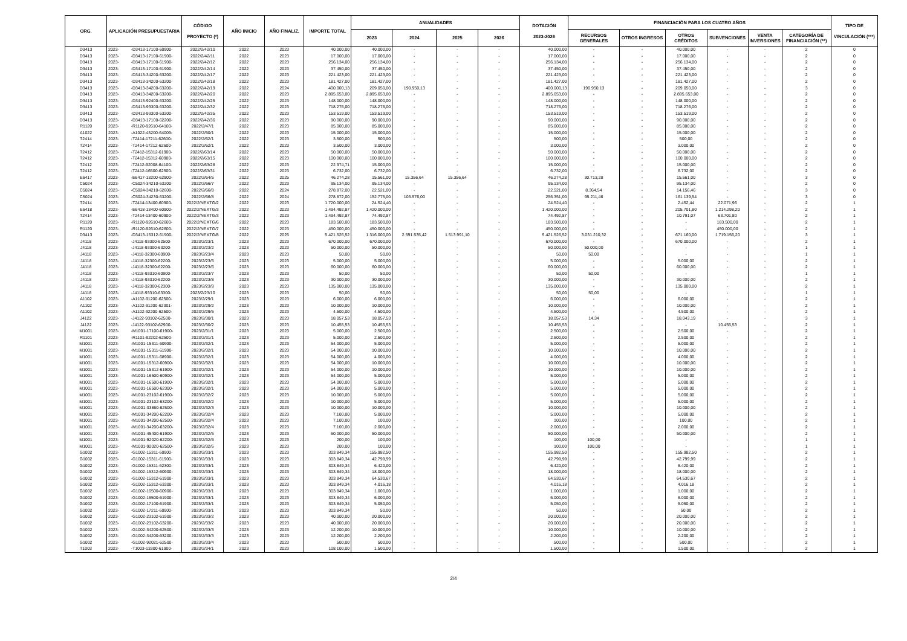| ORG. | APLICACIÓN PRESUPUESTARIA | | CÓDIGO PROYECTO (*) | AÑO INICIO | AÑO FINALIZ. | IMPORTE TOTAL | ANUALIDADES | | | | DOTACIÓN 2023-2026 | FINANCIACIÓN PARA LOS CUATRO AÑOS | | | | | | TIPO DE VINCULACIÓN (***) |
| --- | --- | --- | --- | --- | --- | --- | --- | --- | --- | --- | --- | --- | --- | --- | --- | --- | --- | --- |
| | | | | | | | 2023 | 2024 | 2025 | 2026 | | RECURSOS GENERALES | OTROS INGRESOS | OTROS CRÉDITOS | SUBVENCIONES | VENTA INVERSIONES | CATEGORÍA DE FINANCIACIÓN (**) | |
| D3413 | 2023- | -D3413-17100-60900- | 2022/2/42/10 | 2022 | 2023 | 40.000,00 | 40.000,00 | - | - | - | 40.000,00 | - | - | 40.000,00 | - | - | 2 | 0 |
| D3413 | 2023- | -D3413-17100-61900- | 2022/2/42/11 | 2022 | 2023 | 17.000,00 | 17.000,00 | - | - | - | 17.000,00 | - | - | 17.000,00 | - | - | 2 | 0 |
| D3413 | 2023- | -D3413-17100-61900- | 2022/2/42/12 | 2022 | 2023 | 256.134,00 | 256.134,00 | - | - | - | 256.134,00 | - | - | 256.134,00 | - | - | 2 | 0 |
| D3413 | 2023- | -D3413-17100-61900- | 2022/2/42/14 | 2022 | 2023 | 37.450,00 | 37.450,00 | - | - | - | 37.450,00 | - | - | 37.450,00 | - | - | 2 | 0 |
| D3413 | 2023- | -D3413-34200-63200- | 2022/2/42/17 | 2022 | 2023 | 221.423,00 | 221.423,00 | - | - | - | 221.423,00 | - | - | 221.423,00 | - | - | 2 | 0 |
| D3413 | 2023- | -D3413-34200-63200- | 2022/2/42/18 | 2022 | 2023 | 181.427,00 | 181.427,00 | - | - | - | 181.427,00 | - | - | 181.427,00 | - | - | 2 | 0 |
| D3413 | 2023- | -D3413-34200-63200- | 2022/2/42/19 | 2022 | 2024 | 400.000,13 | 209.050,00 | 190.950,13 | - | - | 400.000,13 | 190.950,13 | - | 209.050,00 | - | - | 3 | 0 |
| D3413 | 2023- | -D3413-34200-63200- | 2022/2/42/20 | 2022 | 2023 | 2.895.653,00 | 2.895.653,00 | - | - | - | 2.895.653,00 | - | - | 2.895.653,00 | - | - | 2 | 0 |
| D3413 | 2023- | -D3413-92400-63200- | 2022/2/42/25 | 2022 | 2023 | 148.000,00 | 148.000,00 | - | - | - | 148.000,00 | - | - | 148.000,00 | - | - | 2 | 0 |
| D3413 | 2023- | -D3413-93300-63200- | 2022/2/42/32 | 2022 | 2023 | 718.276,00 | 718.276,00 | - | - | - | 718.276,00 | - | - | 718.276,00 | - | - | 2 | 0 |
| D3413 | 2023- | -D3413-93300-63200- | 2022/2/42/35 | 2022 | 2023 | 153.519,00 | 153.519,00 | - | - | - | 153.519,00 | - | - | 153.519,00 | - | - | 2 | 0 |
| D3413 | 2023- | -D3413-17100-62200- | 2022/2/42/36 | 2022 | 2023 | 90.000,00 | 90.000,00 | - | - | - | 90.000,00 | - | - | 90.000,00 | - | - | 2 | 0 |
| R1120 | 2023- | -R1120-92610-64100- | 2022/2/47/1 | 2022 | 2023 | 85.000,00 | 85.000,00 | - | - | - | 85.000,00 | - | - | 85.000,00 | - | - | 2 | 0 |
| A1022 | 2023- | -A1022-43200-64009- | 2022/2/50/1 | 2022 | 2023 | 15.000,00 | 15.000,00 | - | - | - | 15.000,00 | - | - | 15.000,00 | - | - | 2 | 0 |
| T2414 | 2023- | -T2414-17211-62600- | 2022/2/62/1 | 2022 | 2023 | 3.500,00 | 500,00 | - | - | - | 500,00 | - | - | 500,00 | - | - | 2 | 0 |
| T2414 | 2023- | -T2414-17212-62600- | 2022/2/62/1 | 2022 | 2023 | 3.500,00 | 3.000,00 | - | - | - | 3.000,00 | - | - | 3.000,00 | - | - | 2 | 0 |
| T2412 | 2023- | -T2412-15312-61900- | 2022/2/63/14 | 2022 | 2023 | 50.000,00 | 50.000,00 | - | - | - | 50.000,00 | - | - | 50.000,00 | - | - | 2 | 0 |
| T2412 | 2023- | -T2412-15312-60900- | 2022/2/63/15 | 2022 | 2023 | 100.000,00 | 100.000,00 | - | - | - | 100.000,00 | - | - | 100.000,00 | - | - | 2 | 0 |
| T2412 | 2023- | -T2412-92008-64100- | 2022/2/63/28 | 2022 | 2023 | 22.974,71 | 15.000,00 | - | - | - | 15.000,00 | - | - | 15.000,00 | - | - | 2 | 0 |
| T2412 | 2023- | -T2412-16500-62500- | 2022/2/63/31 | 2022 | 2023 | 6.732,00 | 6.732,00 | - | - | - | 6.732,00 | - | - | 6.732,00 | - | - | 2 | 0 |
| E6417 | 2023- | -E6417-13200-62900- | 2022/2/64/5 | 2022 | 2025 | 46.274,28 | 15.561,00 | 15.356,64 | 15.356,64 | - | 46.274,28 | 30.713,28 | - | 15.561,00 | - | - | 3 | 0 |
| C5024 | 2023- | -C5024-34210-63200- | 2022/2/66/7 | 2022 | 2023 | 95.134,00 | 95.134,00 | - | - | - | 95.134,00 | - | - | 95.134,00 | - | - | 2 | 0 |
| C5024 | 2023- | -C5024-34210-62600- | 2022/2/66/8 | 2022 | 2024 | 278.872,00 | 22.521,00 | - | - | - | 22.521,00 | 8.364,54 | - | 14.156,46 | - | - | 3 | 0 |
| C5024 | 2023- | -C5024-34230-63200- | 2022/2/66/8 | 2022 | 2024 | 278.872,00 | 152.775,00 | 103.576,00 | - | - | 256.351,00 | 95.211,46 | - | 161.139,54 | - | - | 3 | 0 |
| T2414 | 2023- | -T2414-13400-60900- | 2022/2/NEXTG/2 | 2022 | 2023 | 1.720.000,00 | 24.524,40 | - | - | - | 24.524,40 | - | - | 2.452,44 | 22.071,96 | - | 2 | 1 |
| E6418 | 2023- | -E6418-13400-60900- | 2022/2/NEXTG/3 | 2022 | 2023 | 1.494.492,87 | 1.420.000,00 | - | - | - | 1.420.000,00 | - | - | 205.701,80 | 1.214.298,20 | - | 2 | 1 |
| T2414 | 2023- | -T2414-13400-60900- | 2022/2/NEXTG/3 | 2022 | 2023 | 1.494.492,87 | 74.492,87 | - | - | - | 74.492,87 | - | - | 10.791,07 | 63.701,80 | - | 2 | 1 |
| R1120 | 2023- | -R1120-92610-62600- | 2022/2/NEXTG/6 | 2022 | 2023 | 183.500,00 | 183.500,00 | - | - | - | 183.500,00 | - | - | - | 183.500,00 | - | 2 | 1 |
| R1120 | 2023- | -R1120-92610-62600- | 2022/2/NEXTG/7 | 2022 | 2023 | 450.000,00 | 450.000,00 | - | - | - | 450.000,00 | - | - | - | 450.000,00 | - | 2 | 1 |
| D3413 | 2023- | -D3413-15312-61900- | 2022/2/NEXTG/8 | 2022 | 2025 | 5.421.526,52 | 1.316.000,00 | 2.591.535,42 | 1.513.991,10 | - | 5.421.526,52 | 3.031.210,32 | - | 671.160,00 | 1.719.156,20 | - | 3 | 1 |
| J4118 | 2023- | -J4118-93300-62500- | 2023/2/23/1 | 2023 | 2023 | 670.000,00 | 670.000,00 | - | - | - | 670.000,00 | - | - | 670.000,00 | - | - | 2 | 1 |
| J4118 | 2023- | -J4118-93300-63200- | 2023/2/23/2 | 2023 | 2023 | 50.000,00 | 50.000,00 | - | - | - | 50.000,00 | 50.000,00 | - | - | - | - | 1 | 1 |
| J4118 | 2023- | -J4118-32300-60900- | 2023/2/23/4 | 2023 | 2023 | 50,00 | 50,00 | - | - | - | 50,00 | 50,00 | - | - | - | - | 1 | 1 |
| J4118 | 2023- | -J4118-32300-62200- | 2023/2/23/5 | 2023 | 2023 | 5.000,00 | 5.000,00 | - | - | - | 5.000,00 | - | - | 5.000,00 | - | - | 2 | 1 |
| J4118 | 2023- | -J4118-32300-62200- | 2023/2/23/6 | 2023 | 2023 | 60.000,00 | 60.000,00 | - | - | - | 60.000,00 | - | - | 60.000,00 | - | - | 2 | 1 |
| J4118 | 2023- | -J4118-93310-60900- | 2023/2/23/7 | 2023 | 2023 | 50,00 | 50,00 | - | - | - | 50,00 | 50,00 | - | - | - | - | 1 | 1 |
| J4118 | 2023- | -J4118-93310-62200- | 2023/2/23/8 | 2023 | 2023 | 30.000,00 | 30.000,00 | - | - | - | 30.000,00 | - | - | 30.000,00 | - | - | 2 | 1 |
| J4118 | 2023- | -J4118-32300-62300- | 2023/2/23/9 | 2023 | 2023 | 135.000,00 | 135.000,00 | - | - | - | 135.000,00 | - | - | 135.000,00 | - | - | 2 | 1 |
| J4118 | 2023- | -J4118-93310-63300- | 2023/2/23/10 | 2023 | 2023 | 50,00 | 50,00 | - | - | - | 50,00 | 50,00 | - | - | - | - | 1 | 1 |
| A1102 | 2023- | -A1102-91200-62500- | 2023/2/29/1 | 2023 | 2023 | 6.000,00 | 6.000,00 | - | - | - | 6.000,00 | - | - | 6.000,00 | - | - | 2 | 1 |
| A1102 | 2023- | -A1102-91200-62301- | 2023/2/29/2 | 2023 | 2023 | 10.000,00 | 10.000,00 | - | - | - | 10.000,00 | - | - | 10.000,00 | - | - | 2 | 1 |
| A1102 | 2023- | -A1102-92200-62500- | 2023/2/29/5 | 2023 | 2023 | 4.500,00 | 4.500,00 | - | - | - | 4.500,00 | - | - | 4.500,00 | - | - | 2 | 1 |
| J4122 | 2023- | -J4122-93102-62500- | 2023/2/30/1 | 2023 | 2023 | 18.057,53 | 18.057,53 | - | - | - | 18.057,53 | 14,34 | - | 18.043,19 | - | - | 3 | 1 |
| J4122 | 2023- | -J4122-93102-62900- | 2023/2/30/2 | 2023 | 2023 | 10.455,53 | 10.455,53 | - | - | - | 10.455,53 | - | - | - | 10.455,53 | - | 2 | 1 |
| M1001 | 2023- | -M1001-17100-61900- | 2023/2/31/1 | 2023 | 2023 | 5.000,00 | 2.500,00 | - | - | - | 2.500,00 | - | - | 2.500,00 | - | - | 2 | 1 |
| R1101 | 2023- | -R1101-92202-62500- | 2023/2/31/1 | 2023 | 2023 | 5.000,00 | 2.500,00 | - | - | - | 2.500,00 | - | - | 2.500,00 | - | - | 2 | 1 |
| M1001 | 2023- | -M1001-15311-60900- | 2023/2/32/1 | 2023 | 2023 | 54.000,00 | 5.000,00 | - | - | - | 5.000,00 | - | - | 5.000,00 | - | - | 2 | 1 |
| M1001 | 2023- | -M1001-15311-61900- | 2023/2/32/1 | 2023 | 2023 | 54.000,00 | 10.000,00 | - | - | - | 10.000,00 | - | - | 10.000,00 | - | - | 2 | 1 |
| M1001 | 2023- | -M1001-15311-68900- | 2023/2/32/1 | 2023 | 2023 | 54.000,00 | 4.000,00 | - | - | - | 4.000,00 | - | - | 4.000,00 | - | - | 2 | 1 |
| M1001 | 2023- | -M1001-15312-60900- | 2023/2/32/1 | 2023 | 2023 | 54.000,00 | 10.000,00 | - | - | - | 10.000,00 | - | - | 10.000,00 | - | - | 2 | 1 |
| M1001 | 2023- | -M1001-15312-61900- | 2023/2/32/1 | 2023 | 2023 | 54.000,00 | 10.000,00 | - | - | - | 10.000,00 | - | - | 10.000,00 | - | - | 2 | 1 |
| M1001 | 2023- | -M1001-16500-60900- | 2023/2/32/1 | 2023 | 2023 | 54.000,00 | 5.000,00 | - | - | - | 5.000,00 | - | - | 5.000,00 | - | - | 2 | 1 |
| M1001 | 2023- | -M1001-16500-61900- | 2023/2/32/1 | 2023 | 2023 | 54.000,00 | 5.000,00 | - | - | - | 5.000,00 | - | - | 5.000,00 | - | - | 2 | 1 |
| M1001 | 2023- | -M1001-16500-62300- | 2023/2/32/1 | 2023 | 2023 | 54.000,00 | 5.000,00 | - | - | - | 5.000,00 | - | - | 5.000,00 | - | - | 2 | 1 |
| M1001 | 2023- | -M1001-23102-61900- | 2023/2/32/2 | 2023 | 2023 | 10.000,00 | 5.000,00 | - | - | - | 5.000,00 | - | - | 5.000,00 | - | - | 2 | 1 |
| M1001 | 2023- | -M1001-23102-63200- | 2023/2/32/2 | 2023 | 2023 | 10.000,00 | 5.000,00 | - | - | - | 5.000,00 | - | - | 5.000,00 | - | - | 2 | 1 |
| M1001 | 2023- | -M1001-33860-62500- | 2023/2/32/3 | 2023 | 2023 | 10.000,00 | 10.000,00 | - | - | - | 10.000,00 | - | - | 10.000,00 | - | - | 2 | 1 |
| M1001 | 2023- | -M1001-34200-62200- | 2023/2/32/4 | 2023 | 2023 | 7.100,00 | 5.000,00 | - | - | - | 5.000,00 | - | - | 5.000,00 | - | - | 2 | 1 |
| M1001 | 2023- | -M1001-34200-62500- | 2023/2/32/4 | 2023 | 2023 | 7.100,00 | 100,00 | - | - | - | 100,00 | - | - | 100,00 | - | - | 2 | 1 |
| M1001 | 2023- | -M1001-34200-63200- | 2023/2/32/4 | 2023 | 2023 | 7.100,00 | 2.000,00 | - | - | - | 2.000,00 | - | - | 2.000,00 | - | - | 2 | 1 |
| M1001 | 2023- | -M1001-45400-61900- | 2023/2/32/5 | 2023 | 2023 | 50.000,00 | 50.000,00 | - | - | - | 50.000,00 | - | - | 50.000,00 | - | - | 2 | 1 |
| M1001 | 2023- | -M1001-92020-62200- | 2023/2/32/6 | 2023 | 2023 | 200,00 | 100,00 | - | - | - | 100,00 | 100,00 | - | - | - | - | 1 | 1 |
| M1001 | 2023- | -M1001-92020-62500- | 2023/2/32/6 | 2023 | 2023 | 200,00 | 100,00 | - | - | - | 100,00 | 100,00 | - | - | - | - | 1 | 1 |
| G1002 | 2023- | -G1002-15311-60900- | 2023/2/33/1 | 2023 | 2023 | 303.849,34 | 155.982,50 | - | - | - | 155.982,50 | - | - | 155.982,50 | - | - | 2 | 1 |
| G1002 | 2023- | -G1002-15311-61900- | 2023/2/33/1 | 2023 | 2023 | 303.849,34 | 42.799,99 | - | - | - | 42.799,99 | - | - | 42.799,99 | - | - | 2 | 1 |
| G1002 | 2023- | -G1002-15311-62300- | 2023/2/33/1 | 2023 | 2023 | 303.849,34 | 6.420,00 | - | - | - | 6.420,00 | - | - | 6.420,00 | - | - | 2 | 1 |
| G1002 | 2023- | -G1002-15312-60900- | 2023/2/33/1 | 2023 | 2023 | 303.849,34 | 18.000,00 | - | - | - | 18.000,00 | - | - | 18.000,00 | - | - | 2 | 1 |
| G1002 | 2023- | -G1002-15312-61900- | 2023/2/33/1 | 2023 | 2023 | 303.849,34 | 64.530,67 | - | - | - | 64.530,67 | - | - | 64.530,67 | - | - | 2 | 1 |
| G1002 | 2023- | -G1002-15312-63300- | 2023/2/33/1 | 2023 | 2023 | 303.849,34 | 4.016,18 | - | - | - | 4.016,18 | - | - | 4.016,18 | - | - | 2 | 1 |
| G1002 | 2023- | -G1002-16500-60900- | 2023/2/33/1 | 2023 | 2023 | 303.849,34 | 1.000,00 | - | - | - | 1.000,00 | - | - | 1.000,00 | - | - | 2 | 1 |
| G1002 | 2023- | -G1002-16500-61900- | 2023/2/33/1 | 2023 | 2023 | 303.849,34 | 6.000,00 | - | - | - | 6.000,00 | - | - | 6.000,00 | - | - | 2 | 1 |
| G1002 | 2023- | -G1002-17100-61900- | 2023/2/33/1 | 2023 | 2023 | 303.849,34 | 5.050,00 | - | - | - | 5.050,00 | - | - | 5.050,00 | - | - | 2 | 1 |
| G1002 | 2023- | -G1002-17211-60900- | 2023/2/33/1 | 2023 | 2023 | 303.849,34 | 50,00 | - | - | - | 50,00 | - | - | 50,00 | - | - | 2 | 1 |
| G1002 | 2023- | -G1002-23102-61900- | 2023/2/33/2 | 2023 | 2023 | 40.000,00 | 20.000,00 | - | - | - | 20.000,00 | - | - | 20.000,00 | - | - | 2 | 1 |
| G1002 | 2023- | -G1002-23102-63200- | 2023/2/33/2 | 2023 | 2023 | 40.000,00 | 20.000,00 | - | - | - | 20.000,00 | - | - | 20.000,00 | - | - | 2 | 1 |
| G1002 | 2023- | -G1002-34200-62500- | 2023/2/33/3 | 2023 | 2023 | 12.200,00 | 10.000,00 | - | - | - | 10.000,00 | - | - | 10.000,00 | - | - | 2 | 1 |
| G1002 | 2023- | -G1002-34200-63200- | 2023/2/33/3 | 2023 | 2023 | 12.200,00 | 2.200,00 | - | - | - | 2.200,00 | - | - | 2.200,00 | - | - | 2 | 1 |
| G1002 | 2023- | -G1002-92021-62500- | 2023/2/33/4 | 2023 | 2023 | 500,00 | 500,00 | - | - | - | 500,00 | - | - | 500,00 | - | - | 2 | 1 |
| T1003 | 2023- | -T1003-13300-61900- | 2023/2/34/1 | 2023 | 2023 | 108.100,00 | 1.500,00 | - | - | - | 1.500,00 | - | - | 1.500,00 | - | - | 2 | 1 |
2/4